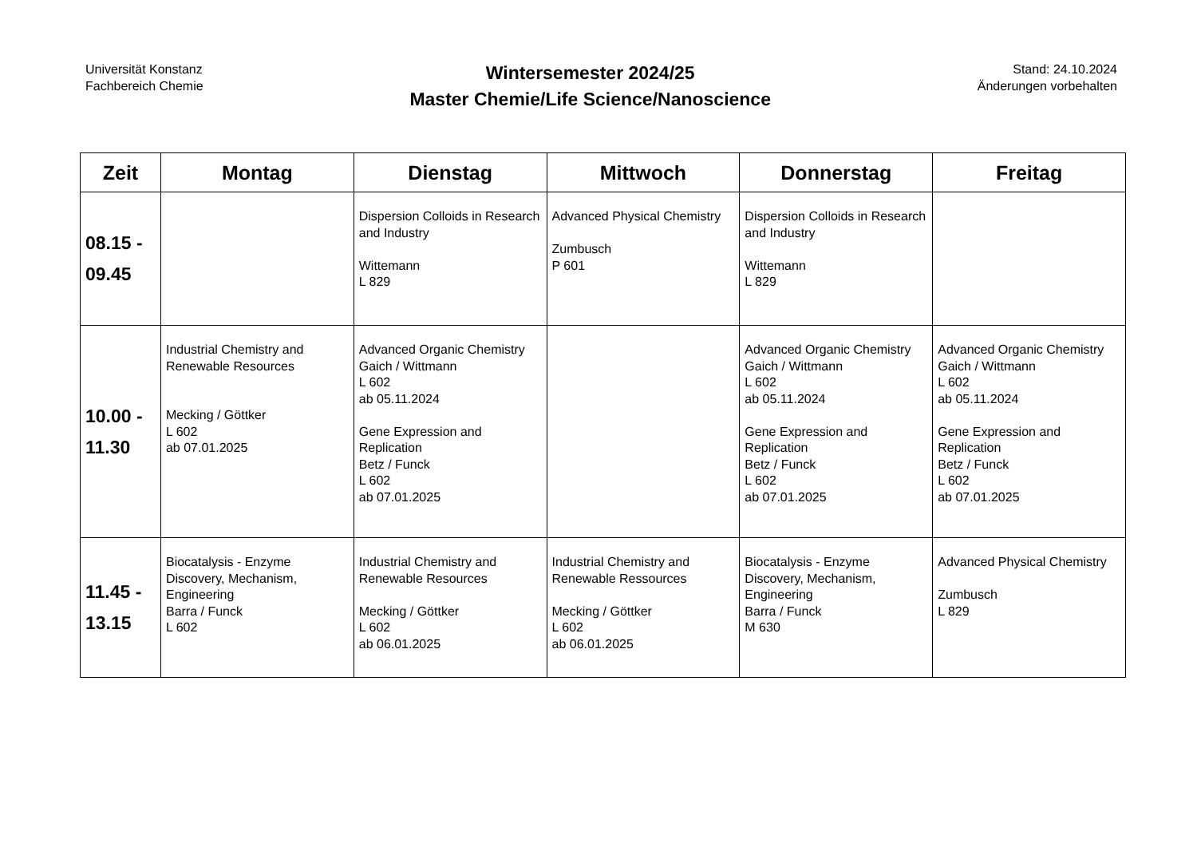Universität Konstanz
Fachbereich Chemie
Wintersemester 2024/25
Master Chemie/Life Science/Nanoscience
Stand: 24.10.2024
Änderungen vorbehalten
| Zeit | Montag | Dienstag | Mittwoch | Donnerstag | Freitag |
| --- | --- | --- | --- | --- | --- |
| 08.15 - 09.45 | | Dispersion Colloids in Research and Industry Wittemann L 829 | Advanced Physical Chemistry Zumbusch P 601 | Dispersion Colloids in Research and Industry Wittemann L 829 | |
| 10.00 - 11.30 | Industrial Chemistry and Renewable Resources Mecking / Göttker L 602 ab 07.01.2025 | Advanced Organic Chemistry Gaich / Wittmann L 602 ab 05.11.2024 Gene Expression and Replication Betz / Funck L 602 ab 07.01.2025 | | Advanced Organic Chemistry Gaich / Wittmann L 602 ab 05.11.2024 Gene Expression and Replication Betz / Funck L 602 ab 07.01.2025 | Advanced Organic Chemistry Gaich / Wittmann L 602 ab 05.11.2024 Gene Expression and Replication Betz / Funck L 602 ab 07.01.2025 |
| 11.45 - 13.15 | Biocatalysis - Enzyme Discovery, Mechanism, Engineering Barra / Funck L 602 | Industrial Chemistry and Renewable Resources Mecking / Göttker L 602 ab 06.01.2025 | Industrial Chemistry and Renewable Ressources Mecking / Göttker L 602 ab 06.01.2025 | Biocatalysis - Enzyme Discovery, Mechanism, Engineering Barra / Funck M 630 | Advanced Physical Chemistry Zumbusch L 829 |